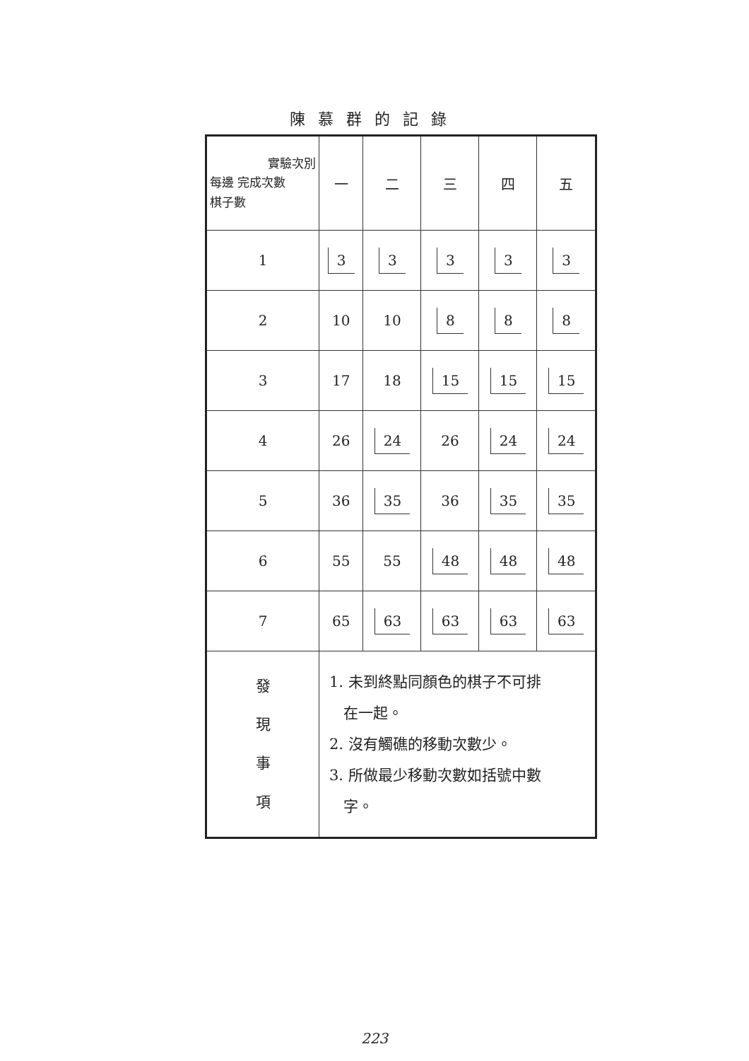陳慕群的記錄
| 實驗次別 每邊 完成次數 棋子數 | 一 | 二 | 三 | 四 | 五 |
| --- | --- | --- | --- | --- | --- |
| 1 | 3 | 3 | 3 | 3 | 3 |
| 2 | 10 | 10 | 8 | 8 | 8 |
| 3 | 17 | 18 | 15 | 15 | 15 |
| 4 | 26 | 24 | 26 | 24 | 24 |
| 5 | 36 | 35 | 36 | 35 | 35 |
| 6 | 55 | 55 | 48 | 48 | 48 |
| 7 | 65 | 63 | 63 | 63 | 63 |
| 發 現 事 項 | 1. 未到終點同顏色的棋子不可排 在一起。 2. 沒有觸礁的移動次數少。 3. 所做最少移動次數如括號中數 字。 | | | | |
223